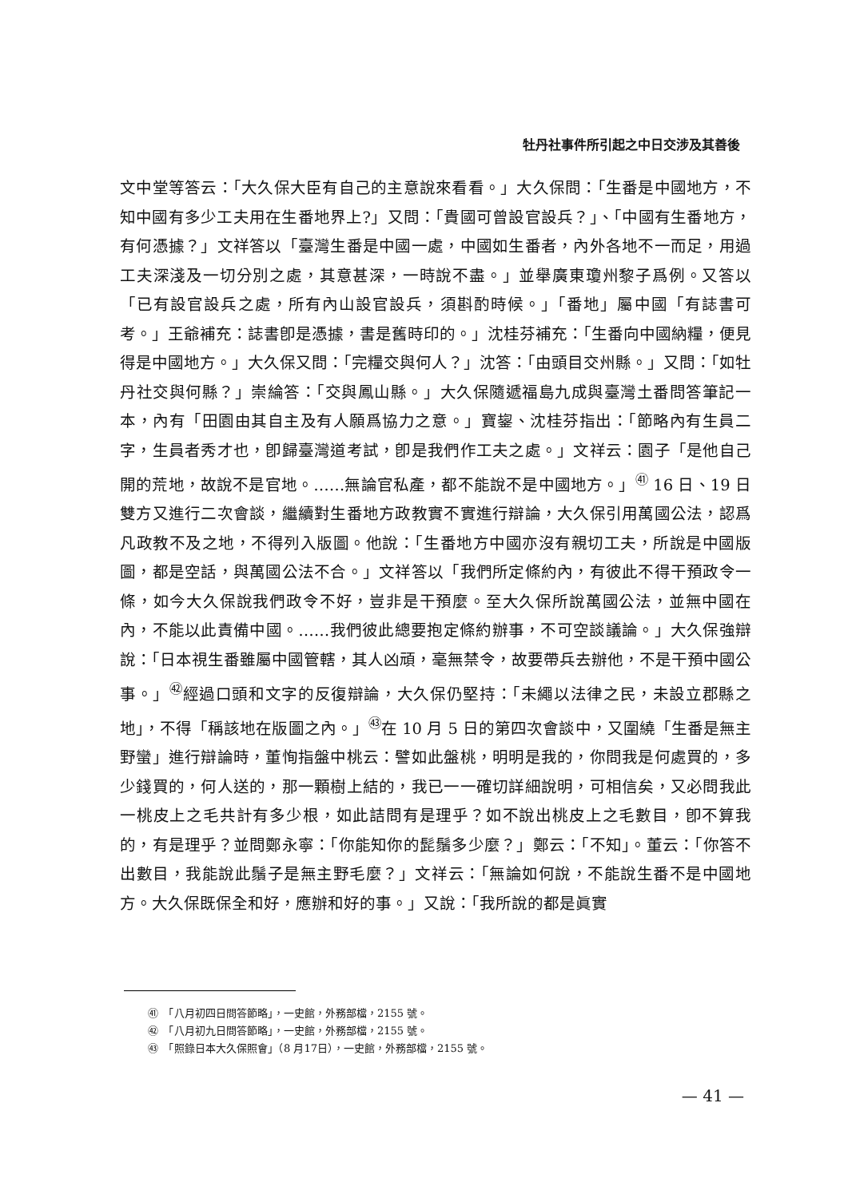牡丹社事件所引起之中日交涉及其善後
文中堂等答云：「大久保大臣有自己的主意說來看看。」大久保問：「生番是中國地方，不知中國有多少工夫用在生番地界上?」又問：「貴國可曾設官設兵？」、「中國有生番地方，有何憑據？」文祥答以「臺灣生番是中國一處，中國如生番者，內外各地不一而足，用過工夫深淺及一切分別之處，其意甚深，一時說不盡。」並舉廣東瓊州黎子爲例。又答以「已有設官設兵之處，所有內山設官設兵，須斟酌時候。」「番地」屬中國「有誌書可考。」王爺補充：誌書卽是憑據，書是舊時印的。」沈桂芬補充：「生番向中國納糧，便見得是中國地方。」大久保又問：「完糧交與何人？」沈答：「由頭目交州縣。」又問：「如牡丹社交與何縣？」崇綸答：「交與鳳山縣。」大久保隨遞福島九成與臺灣土番問答筆記一本，內有「田園由其自主及有人願爲協力之意。」寶鋆、沈桂芬指出：「節略內有生員二字，生員者秀才也，卽歸臺灣道考試，卽是我們作工夫之處。」文祥云：園子「是他自己開的荒地，故說不是官地。……無論官私產，都不能說不是中國地方。」<sup>㊶</sup> 16 日、19 日雙方又進行二次會談，繼續對生番地方政教實不實進行辯論，大久保引用萬國公法，認爲凡政教不及之地，不得列入版圖。他說：「生番地方中國亦沒有親切工夫，所說是中國版圖，都是空話，與萬國公法不合。」文祥答以「我們所定條約內，有彼此不得干預政令一條，如今大久保說我們政令不好，豈非是干預麼。至大久保所說萬國公法，並無中國在內，不能以此責備中國。……我們彼此總要抱定條約辦事，不可空談議論。」大久保強辯說：「日本視生番雖屬中國管轄，其人凶頑，毫無禁令，故要帶兵去辦他，不是干預中國公事。」<sup>㊷</sup>經過口頭和文字的反復辯論，大久保仍堅持：「未繩以法律之民，未設立郡縣之地」，不得「稱該地在版圖之內。」<sup>㊸</sup>在 10 月 5 日的第四次會談中，又圍繞「生番是無主野蠻」進行辯論時，董恂指盤中桃云：譬如此盤桃，明明是我的，你問我是何處買的，多少錢買的，何人送的，那一顆樹上結的，我已一一確切詳細說明，可相信矣，又必問我此一桃皮上之毛共計有多少根，如此詰問有是理乎？如不說出桃皮上之毛數目，卽不算我的，有是理乎？並問鄭永寧：「你能知你的髭鬚多少麼？」鄭云：「不知」。董云：「你答不出數目，我能說此鬚子是無主野毛麼？」文祥云：「無論如何說，不能說生番不是中國地方。大久保既保全和好，應辦和好的事。」又說：「我所說的都是眞實
㊶　「八月初四日問答節略」，一史館，外務部檔，2155 號。
㊷　「八月初九日問答節略」，一史館，外務部檔，2155 號。
㊸　「照錄日本大久保照會」（8 月17日），一史館，外務部檔，2155 號。
— 41 —